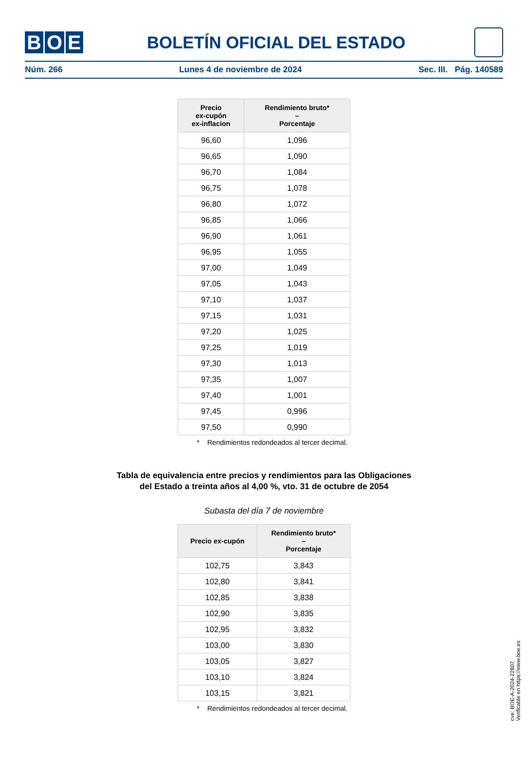B O E
BOLETÍN OFICIAL DEL ESTADO
Núm. 266 Lunes 4 de noviembre de 2024 Sec. III. Pág. 140589
| Precio ex-cupón ex-inflacion | Rendimiento bruto* – Porcentaje |
| --- | --- |
| 96,60 | 1,096 |
| 96,65 | 1,090 |
| 96,70 | 1,084 |
| 96,75 | 1,078 |
| 96,80 | 1,072 |
| 96,85 | 1,066 |
| 96,90 | 1,061 |
| 96,95 | 1,055 |
| 97,00 | 1,049 |
| 97,05 | 1,043 |
| 97,10 | 1,037 |
| 97,15 | 1,031 |
| 97,20 | 1,025 |
| 97,25 | 1,019 |
| 97,30 | 1,013 |
| 97,35 | 1,007 |
| 97,40 | 1,001 |
| 97,45 | 0,996 |
| 97,50 | 0,990 |
* Rendimientos redondeados al tercer decimal.
Tabla de equivalencia entre precios y rendimientos para las Obligaciones
del Estado a treinta años al 4,00 %, vto. 31 de octubre de 2054
Subasta del día 7 de noviembre
| Precio ex-cupón | Rendimiento bruto* – Porcentaje |
| --- | --- |
| 102,75 | 3,843 |
| 102,80 | 3,841 |
| 102,85 | 3,838 |
| 102,90 | 3,835 |
| 102,95 | 3,832 |
| 103,00 | 3,830 |
| 103,05 | 3,827 |
| 103,10 | 3,824 |
| 103,15 | 3,821 |
* Rendimientos redondeados al tercer decimal.
cve: BOE-A-2024-22807
Verificable en https://www.boe.es